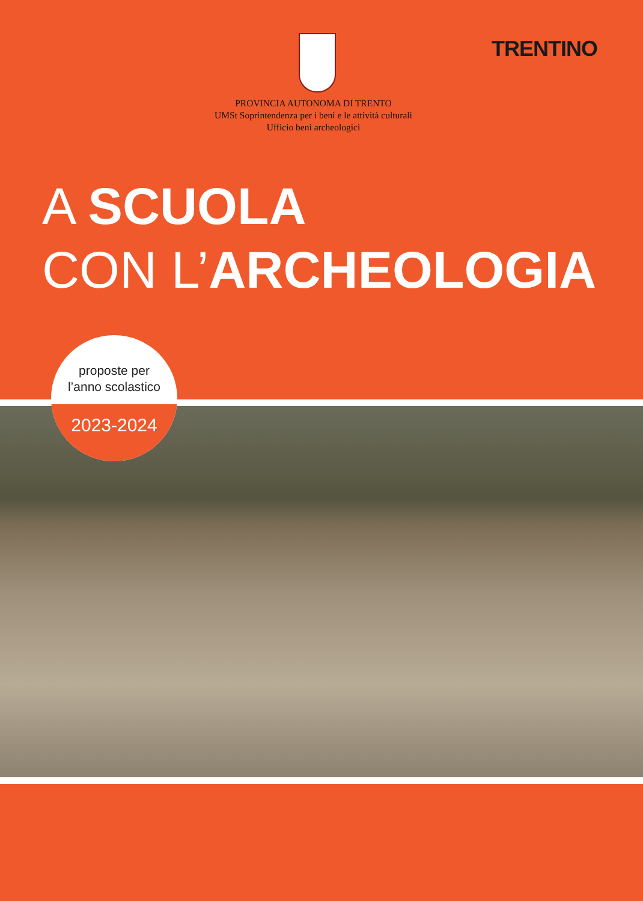TRENTINO
PROVINCIA AUTONOMA DI TRENTO
UMSt Soprintendenza per i beni e le attività culturali
Ufficio beni archeologici
A SCUOLA
CON L’ARCHEOLOGIA
proposte per
l’anno scolastico
2023-2024